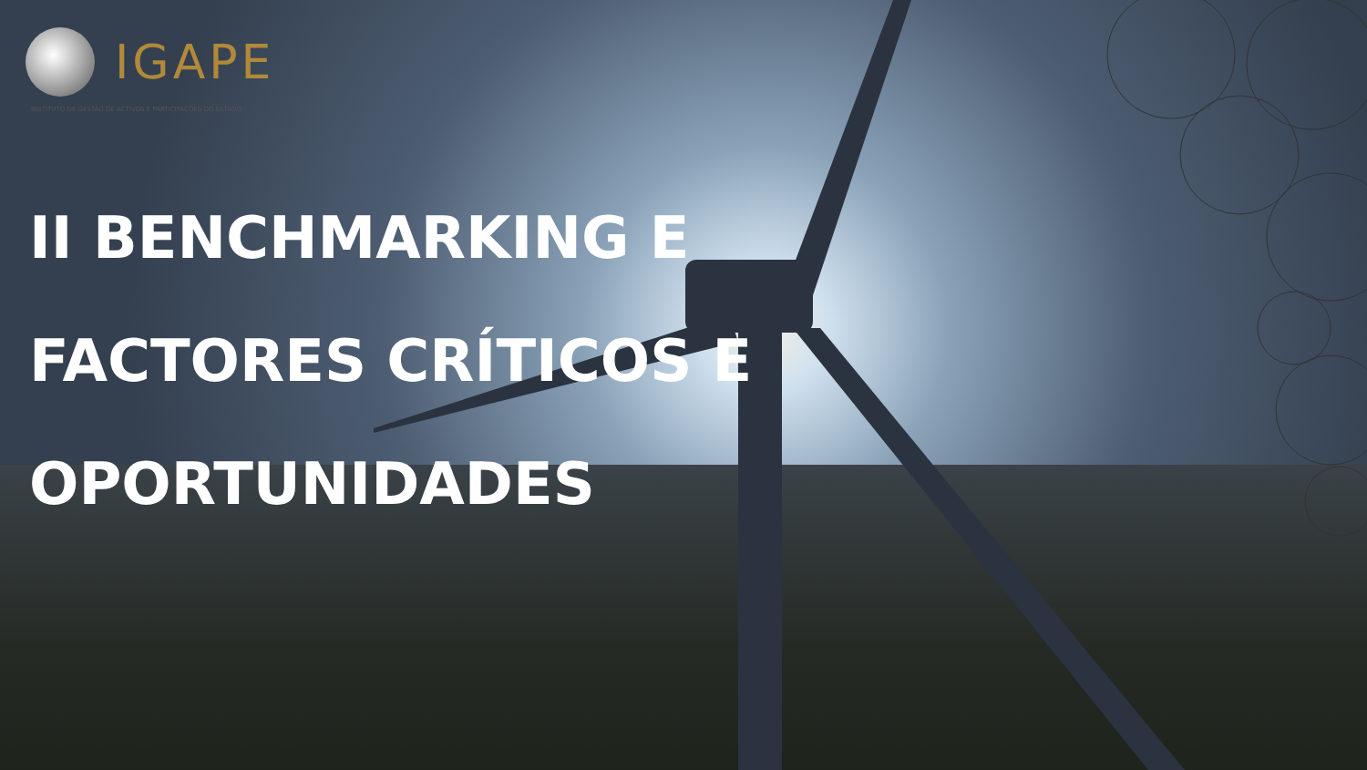IGAPE
INSTITUTO DE GESTÃO DE ACTIVOS E PARTICIPAÇÕES DO ESTADO
II BENCHMARKING E
FACTORES CRÍTICOS E
OPORTUNIDADES